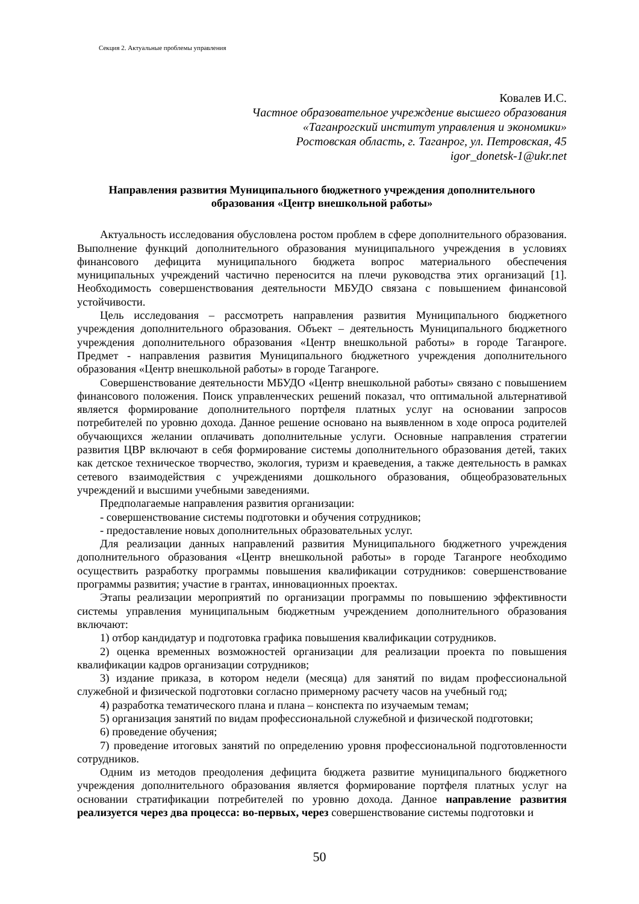Секция 2. Актуальные проблемы управления
Ковалев И.С.
Частное образовательное учреждение высшего образования
«Таганрогский институт управления и экономики»
Ростовская область, г. Таганрог, ул. Петровская, 45
igor_donetsk-1@ukr.net
Направления развития Муниципального бюджетного учреждения дополнительного образования «Центр внешкольной работы»
Актуальность исследования обусловлена ростом проблем в сфере дополнительного образования. Выполнение функций дополнительного образования муниципального учреждения в условиях финансового дефицита муниципального бюджета вопрос материального обеспечения муниципальных учреждений частично переносится на плечи руководства этих организаций [1]. Необходимость совершенствования деятельности МБУДО связана с повышением финансовой устойчивости.
Цель исследования – рассмотреть направления развития Муниципального бюджетного учреждения дополнительного образования. Объект – деятельность Муниципального бюджетного учреждения дополнительного образования «Центр внешкольной работы» в городе Таганроге. Предмет - направления развития Муниципального бюджетного учреждения дополнительного образования «Центр внешкольной работы» в городе Таганроге.
Совершенствование деятельности МБУДО «Центр внешкольной работы» связано с повышением финансового положения. Поиск управленческих решений показал, что оптимальной альтернативой является формирование дополнительного портфеля платных услуг на основании запросов потребителей по уровню дохода. Данное решение основано на выявленном в ходе опроса родителей обучающихся желании оплачивать дополнительные услуги. Основные направления стратегии развития ЦВР включают в себя формирование системы дополнительного образования детей, таких как детское техническое творчество, экология, туризм и краеведения, а также деятельность в рамках сетевого взаимодействия с учреждениями дошкольного образования, общеобразовательных учреждений и высшими учебными заведениями.
Предполагаемые направления развития организации:
- совершенствование системы подготовки и обучения сотрудников;
- предоставление новых дополнительных образовательных услуг.
Для реализации данных направлений развития Муниципального бюджетного учреждения дополнительного образования «Центр внешкольной работы» в городе Таганроге необходимо осуществить разработку программы повышения квалификации сотрудников: совершенствование программы развития; участие в грантах, инновационных проектах.
Этапы реализации мероприятий по организации программы по повышению эффективности системы управления муниципальным бюджетным учреждением дополнительного образования включают:
1) отбор кандидатур и подготовка графика повышения квалификации сотрудников.
2) оценка временных возможностей организации для реализации проекта по повышения квалификации кадров организации сотрудников;
3) издание приказа, в котором недели (месяца) для занятий по видам профессиональной служебной и физической подготовки согласно примерному расчету часов на учебный год;
4) разработка тематического плана и плана – конспекта по изучаемым темам;
5) организация занятий по видам профессиональной служебной и физической подготовки;
6) проведение обучения;
7) проведение итоговых занятий по определению уровня профессиональной подготовленности сотрудников.
Одним из методов преодоления дефицита бюджета развитие муниципального бюджетного учреждения дополнительного образования является формирование портфеля платных услуг на основании стратификации потребителей по уровню дохода. Данное направление развития реализуется через два процесса: во-первых, через совершенствование системы подготовки и
50